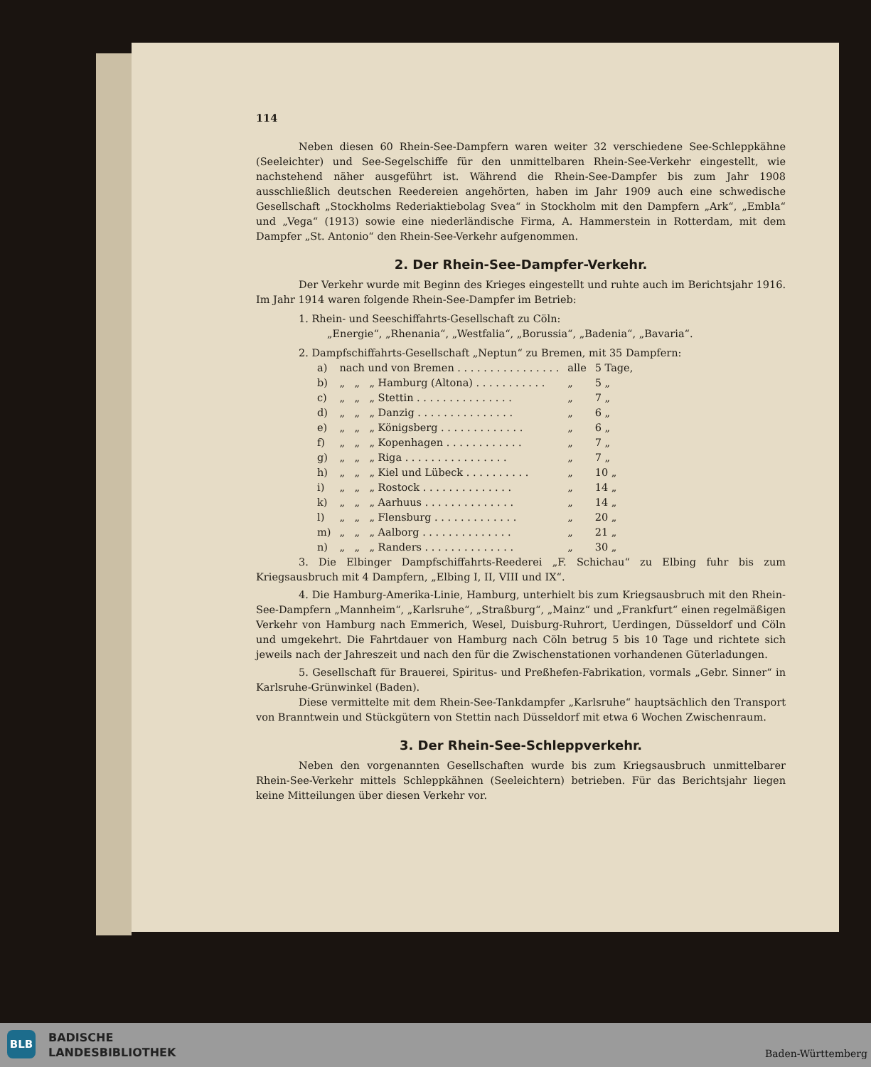114
Neben diesen 60 Rhein-See-Dampfern waren weiter 32 verschiedene See-Schleppkähne (Seeleichter) und See-Segelschiffe für den unmittelbaren Rhein-See-Verkehr eingestellt, wie nachstehend näher ausgeführt ist. Während die Rhein-See-Dampfer bis zum Jahr 1908 ausschließlich deutschen Reedereien angehörten, haben im Jahr 1909 auch eine schwedische Gesellschaft „Stockholms Rederiaktiebolag Svea“ in Stockholm mit den Dampfern „Ark“, „Embla“ und „Vega“ (1913) sowie eine niederländische Firma, A. Hammerstein in Rotterdam, mit dem Dampfer „St. Antonio“ den Rhein-See-Verkehr aufgenommen.
2. Der Rhein-See-Dampfer-Verkehr.
Der Verkehr wurde mit Beginn des Krieges eingestellt und ruhte auch im Berichtsjahr 1916. Im Jahr 1914 waren folgende Rhein-See-Dampfer im Betrieb:
1. Rhein- und Seeschiffahrts-Gesellschaft zu Cöln:
„Energie“, „Rhenania“, „Westfalia“, „Borussia“, „Badenia“, „Bavaria“.
2. Dampfschiffahrts-Gesellschaft „Neptun“ zu Bremen, mit 35 Dampfern:
| a) | nach und von Bremen . . . . . . . . . . . . . . . . | | | alle | 5 Tage, |
| b) | „ | „ | „ Hamburg (Altona) . . . . . . . . . . . | „ | 5 „ |
| c) | „ | „ | „ Stettin . . . . . . . . . . . . . . . | „ | 7 „ |
| d) | „ | „ | „ Danzig . . . . . . . . . . . . . . . | „ | 6 „ |
| e) | „ | „ | „ Königsberg . . . . . . . . . . . . . | „ | 6 „ |
| f) | „ | „ | „ Kopenhagen . . . . . . . . . . . . | „ | 7 „ |
| g) | „ | „ | „ Riga . . . . . . . . . . . . . . . . | „ | 7 „ |
| h) | „ | „ | „ Kiel und Lübeck . . . . . . . . . . | „ | 10 „ |
| i) | „ | „ | „ Rostock . . . . . . . . . . . . . . | „ | 14 „ |
| k) | „ | „ | „ Aarhuus . . . . . . . . . . . . . . | „ | 14 „ |
| l) | „ | „ | „ Flensburg . . . . . . . . . . . . . | „ | 20 „ |
| m) | „ | „ | „ Aalborg . . . . . . . . . . . . . . | „ | 21 „ |
| n) | „ | „ | „ Randers . . . . . . . . . . . . . . | „ | 30 „ |
3. Die Elbinger Dampfschiffahrts-Reederei „F. Schichau“ zu Elbing fuhr bis zum Kriegsausbruch mit 4 Dampfern, „Elbing I, II, VIII und IX“.
4. Die Hamburg-Amerika-Linie, Hamburg, unterhielt bis zum Kriegsausbruch mit den Rhein-See-Dampfern „Mannheim“, „Karlsruhe“, „Straßburg“, „Mainz“ und „Frankfurt“ einen regelmäßigen Verkehr von Hamburg nach Emmerich, Wesel, Duisburg-Ruhrort, Uerdingen, Düsseldorf und Cöln und umgekehrt. Die Fahrtdauer von Hamburg nach Cöln betrug 5 bis 10 Tage und richtete sich jeweils nach der Jahreszeit und nach den für die Zwischenstationen vorhandenen Güterladungen.
5. Gesellschaft für Brauerei, Spiritus- und Preßhefen-Fabrikation, vormals „Gebr. Sinner“ in Karlsruhe-Grünwinkel (Baden).
Diese vermittelte mit dem Rhein-See-Tankdampfer „Karlsruhe“ hauptsächlich den Transport von Branntwein und Stückgütern von Stettin nach Düsseldorf mit etwa 6 Wochen Zwischenraum.
3. Der Rhein-See-Schleppverkehr.
Neben den vorgenannten Gesellschaften wurde bis zum Kriegsausbruch unmittelbarer Rhein-See-Verkehr mittels Schleppkähnen (Seeleichtern) betrieben. Für das Berichtsjahr liegen keine Mitteilungen über diesen Verkehr vor.
BLB
BADISCHE
LANDESBIBLIOTHEK
Baden-Württemberg